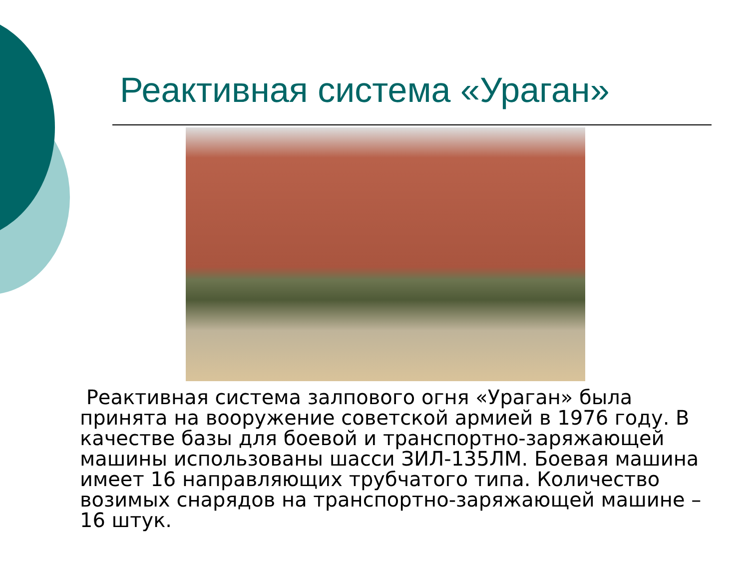Реактивная система «Ураган»
Реактивная система залпового огня «Ураган» была принята на вооружение советской армией в 1976 году. В качестве базы для боевой и транспортно-заряжающей машины использованы шасси ЗИЛ-135ЛМ. Боевая машина имеет 16 направляющих трубчатого типа. Количество возимых снарядов на транспортно-заряжающей машине – 16 штук.